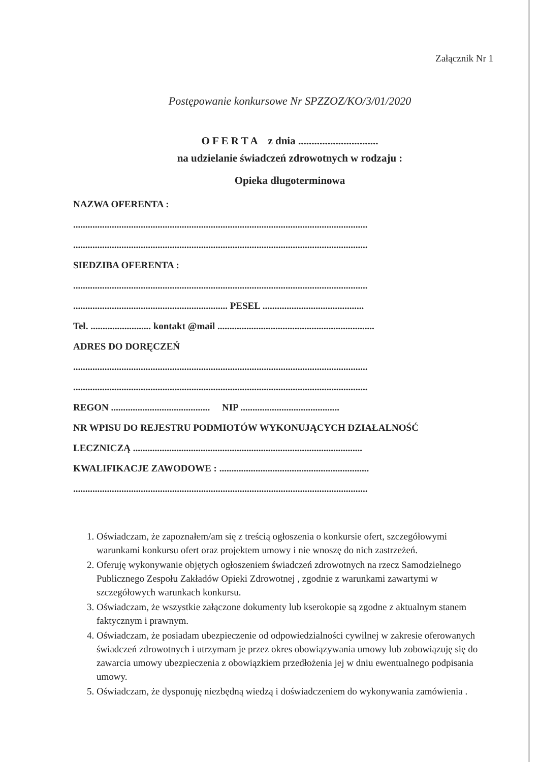Załącznik Nr 1
Postępowanie konkursowe Nr SPZZOZ/KO/3/01/2020
O F E R T A z dnia ..............................
na udzielanie świadczeń zdrowotnych w rodzaju :
Opieka długoterminowa
NAZWA OFERENTA :
..........................................................................................................................
..........................................................................................................................
SIEDZIBA OFERENTA :
..........................................................................................................................
................................................................ PESEL ..........................................
Tel. ......................... kontakt @mail .................................................................
ADRES DO DORĘCZEŃ
..........................................................................................................................
..........................................................................................................................
REGON ......................................... NIP .........................................
NR WPISU DO REJESTRU PODMIOTÓW WYKONUJĄCYCH DZIAŁALNOŚĆ
LECZNICZĄ ...............................................................................................
KWALIFIKACJE ZAWODOWE : ..............................................................
..........................................................................................................................
1. Oświadczam, że zapoznałem/am się z treścią ogłoszenia o konkursie ofert, szczegółowymi warunkami konkursu ofert oraz projektem umowy i nie wnoszę do nich zastrzeżeń.
2. Oferuję wykonywanie objętych ogłoszeniem świadczeń zdrowotnych na rzecz Samodzielnego Publicznego Zespołu Zakładów Opieki Zdrowotnej , zgodnie z warunkami zawartymi w szczegółowych warunkach konkursu.
3. Oświadczam, że wszystkie załączone dokumenty lub kserokopie są zgodne z aktualnym stanem faktycznym i prawnym.
4. Oświadczam, że posiadam ubezpieczenie od odpowiedzialności cywilnej w zakresie oferowanych świadczeń zdrowotnych i utrzymam je przez okres obowiązywania umowy lub zobowiązuję się do zawarcia umowy ubezpieczenia z obowiązkiem przedłożenia jej w dniu ewentualnego podpisania umowy.
5. Oświadczam, że dysponuję niezbędną wiedzą i doświadczeniem do wykonywania zamówienia .